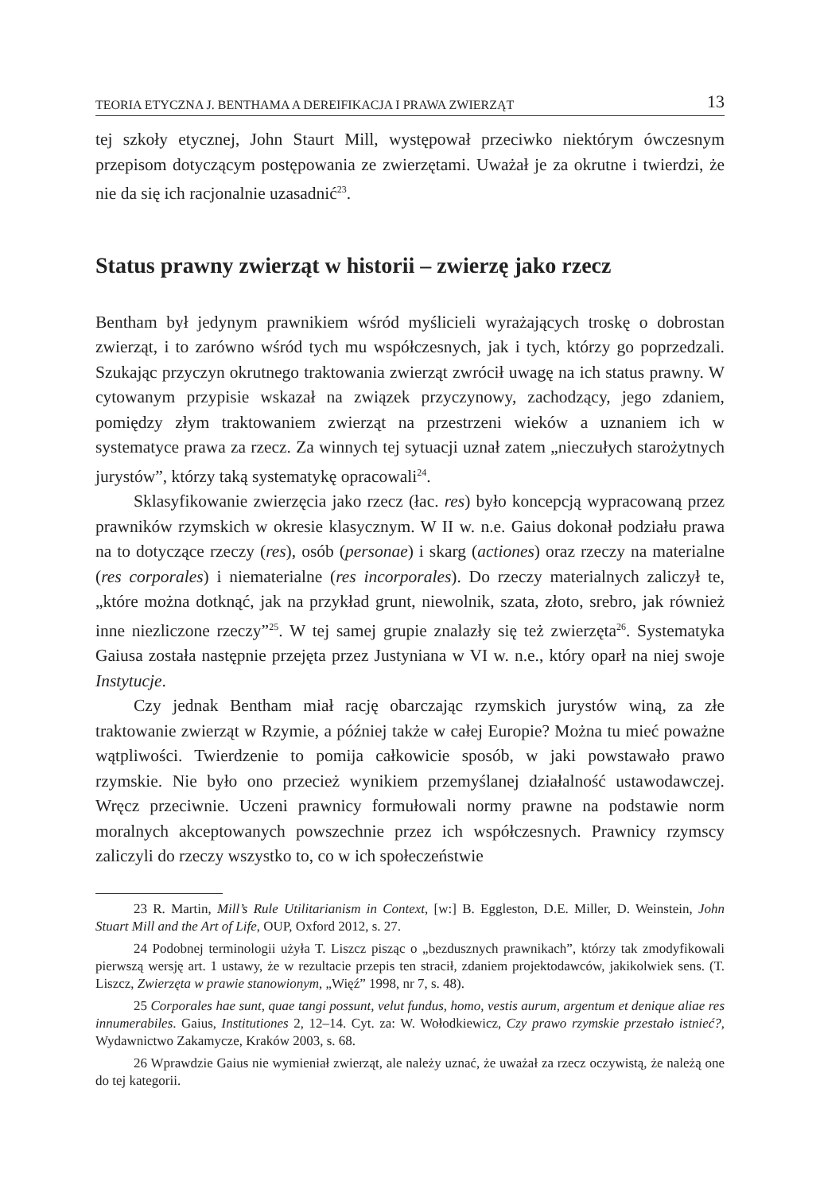TEORIA ETYCZNA J. BENTHAMA A DEREIFIKACJA I PRAWA ZWIERZĄT 13
tej szkoły etycznej, John Staurt Mill, występował przeciwko niektórym ówczesnym przepisom dotyczącym postępowania ze zwierzętami. Uważał je za okrutne i twierdzi, że nie da się ich racjonalnie uzasadnić<sup>23</sup>.
Status prawny zwierząt w historii – zwierzę jako rzecz
Bentham był jedynym prawnikiem wśród myślicieli wyrażających troskę o dobrostan zwierząt, i to zarówno wśród tych mu współczesnych, jak i tych, którzy go poprzedzali. Szukając przyczyn okrutnego traktowania zwierząt zwrócił uwagę na ich status prawny. W cytowanym przypisie wskazał na związek przyczynowy, zachodzący, jego zdaniem, pomiędzy złym traktowaniem zwierząt na przestrzeni wieków a uznaniem ich w systematyce prawa za rzecz. Za winnych tej sytuacji uznał zatem „nieczułych starożytnych jurystów”, którzy taką systematykę opracowali<sup>24</sup>.
Sklasyfikowanie zwierzęcia jako rzecz (łac. res) było koncepcją wypracowaną przez prawników rzymskich w okresie klasycznym. W II w. n.e. Gaius dokonał podziału prawa na to dotyczące rzeczy (res), osób (personae) i skarg (actiones) oraz rzeczy na materialne (res corporales) i niematerialne (res incorporales). Do rzeczy materialnych zaliczył te, „które można dotknąć, jak na przykład grunt, niewolnik, szata, złoto, srebro, jak również inne niezliczone rzeczy”<sup>25</sup>. W tej samej grupie znalazły się też zwierzęta<sup>26</sup>. Systematyka Gaiusa została następnie przejęta przez Justyniana w VI w. n.e., który oparł na niej swoje Instytucje.
Czy jednak Bentham miał rację obarczając rzymskich jurystów winą, za złe traktowanie zwierząt w Rzymie, a później także w całej Europie? Można tu mieć poważne wątpliwości. Twierdzenie to pomija całkowicie sposób, w jaki powstawało prawo rzymskie. Nie było ono przecież wynikiem przemyślanej działalność ustawodawczej. Wręcz przeciwnie. Uczeni prawnicy formułowali normy prawne na podstawie norm moralnych akceptowanych powszechnie przez ich współczesnych. Prawnicy rzymscy zaliczyli do rzeczy wszystko to, co w ich społeczeństwie
23 R. Martin, Mill’s Rule Utilitarianism in Context, [w:] B. Eggleston, D.E. Miller, D. Weinstein, John Stuart Mill and the Art of Life, OUP, Oxford 2012, s. 27.
24 Podobnej terminologii użyła T. Liszcz pisząc o „bezdusznych prawnikach”, którzy tak zmodyfikowali pierwszą wersję art. 1 ustawy, że w rezultacie przepis ten stracił, zdaniem projektodawców, jakikolwiek sens. (T. Liszcz, Zwierzęta w prawie stanowionym, „Więź” 1998, nr 7, s. 48).
25 Corporales hae sunt, quae tangi possunt, velut fundus, homo, vestis aurum, argentum et denique aliae res innumerabiles. Gaius, Institutiones 2, 12–14. Cyt. za: W. Wołodkiewicz, Czy prawo rzymskie przestało istnieć?, Wydawnictwo Zakamycze, Kraków 2003, s. 68.
26 Wprawdzie Gaius nie wymieniał zwierząt, ale należy uznać, że uważał za rzecz oczywistą, że należą one do tej kategorii.